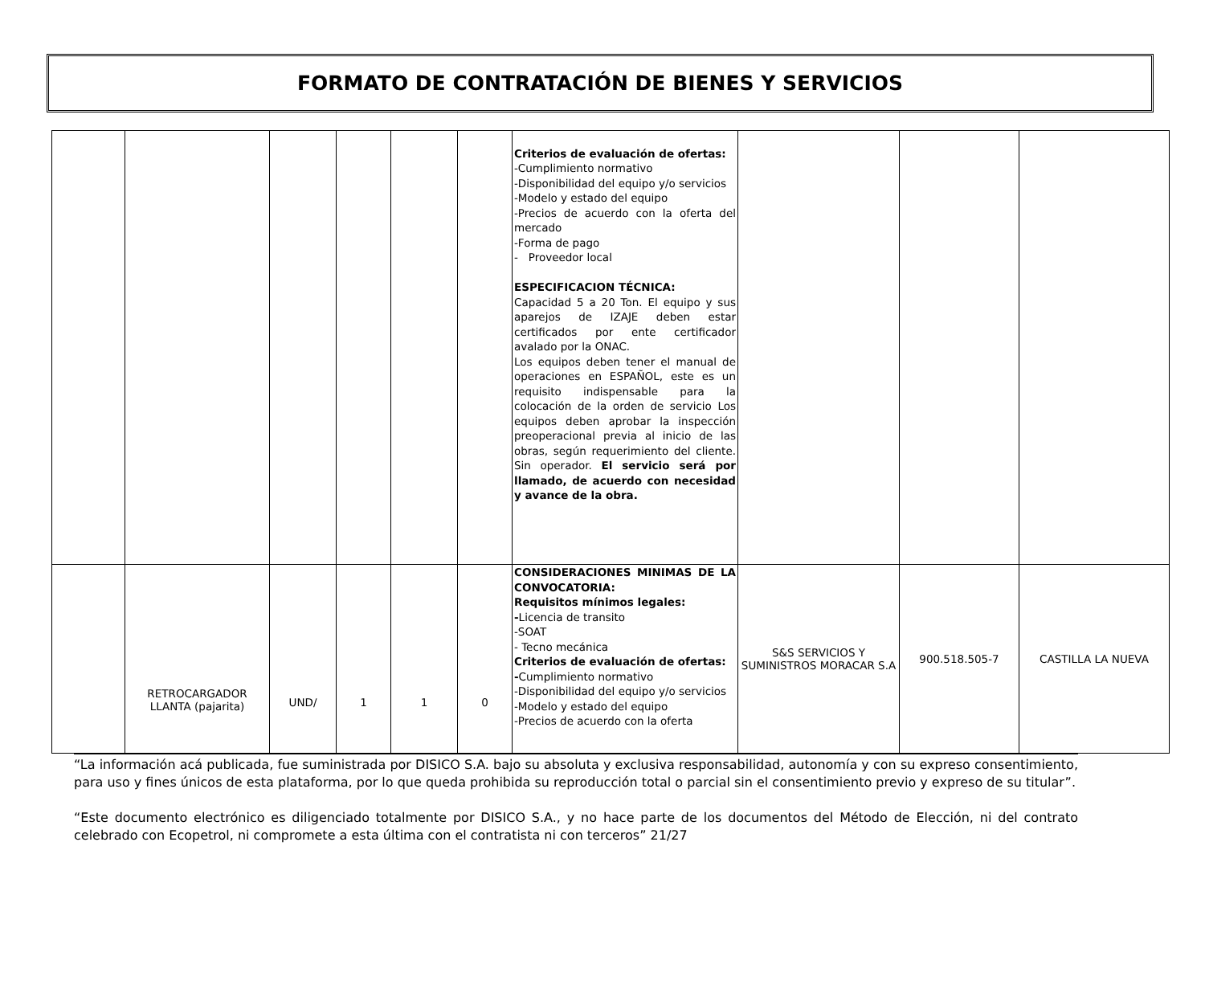FORMATO DE CONTRATACIÓN DE BIENES Y SERVICIOS
| | | | | | | Criterios de evaluación de ofertas: -Cumplimiento normativo -Disponibilidad del equipo y/o servicios -Modelo y estado del equipo -Precios de acuerdo con la oferta del mercado -Forma de pago - Proveedor local ESPECIFICACION TÉCNICA: Capacidad 5 a 20 Ton. El equipo y sus aparejos de IZAJE deben estar certificados por ente certificador avalado por la ONAC. Los equipos deben tener el manual de operaciones en ESPAÑOL, este es un requisito indispensable para la colocación de la orden de servicio Los equipos deben aprobar la inspección preoperacional previa al inicio de las obras, según requerimiento del cliente. Sin operador. El servicio será por llamado, de acuerdo con necesidad y avance de la obra. | | | |
| | RETROCARGADOR LLANTA (pajarita) | UND/ | 1 | 1 | 0 | CONSIDERACIONES MINIMAS DE LA CONVOCATORIA: Requisitos mínimos legales: - Licencia de transito -SOAT - Tecno mecánica Criterios de evaluación de ofertas: - Cumplimiento normativo -Disponibilidad del equipo y/o servicios -Modelo y estado del equipo -Precios de acuerdo con la oferta | S&S SERVICIOS Y SUMINISTROS MORACAR S.A | 900.518.505-7 | CASTILLA LA NUEVA |
“La información acá publicada, fue suministrada por DISICO S.A. bajo su absoluta y exclusiva responsabilidad, autonomía y con su expreso consentimiento, para uso y fines únicos de esta plataforma, por lo que queda prohibida su reproducción total o parcial sin el consentimiento previo y expreso de su titular”.
“Este documento electrónico es diligenciado totalmente por DISICO S.A., y no hace parte de los documentos del Método de Elección, ni del contrato celebrado con Ecopetrol, ni compromete a esta última con el contratista ni con terceros” 21/27